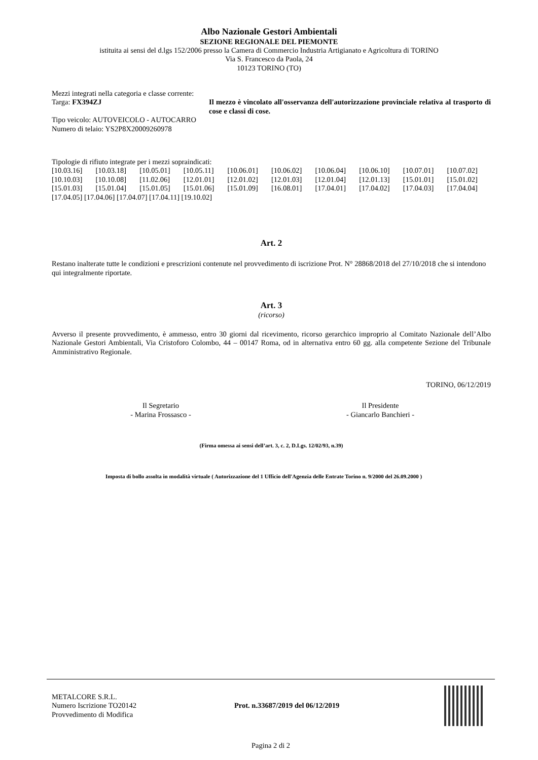Albo Nazionale Gestori Ambientali
SEZIONE REGIONALE DEL PIEMONTE
istituita ai sensi del d.lgs 152/2006 presso la Camera di Commercio Industria Artigianato e Agricoltura di TORINO
Via S. Francesco da Paola, 24
10123 TORINO (TO)
Mezzi integrati nella categoria e classe corrente:
Targa: FX394ZJ Il mezzo è vincolato all'osservanza dell'autorizzazione provinciale relativa al trasporto di cose e classi di cose.
Tipo veicolo: AUTOVEICOLO - AUTOCARRO
Numero di telaio: YS2P8X20009260978
Tipologie di rifiuto integrate per i mezzi sopraindicati:
[10.03.16] [10.03.18] [10.05.01] [10.05.11] [10.06.01] [10.06.02] [10.06.04] [10.06.10] [10.07.01] [10.07.02] [10.10.03] [10.10.08] [11.02.06] [12.01.01] [12.01.02] [12.01.03] [12.01.04] [12.01.13] [15.01.01] [15.01.02] [15.01.03] [15.01.04] [15.01.05] [15.01.06] [15.01.09] [16.08.01] [17.04.01] [17.04.02] [17.04.03] [17.04.04]
[17.04.05] [17.04.06] [17.04.07] [17.04.11] [19.10.02]
Art. 2
Restano inalterate tutte le condizioni e prescrizioni contenute nel provvedimento di iscrizione Prot. N° 28868/2018 del 27/10/2018 che si intendono qui integralmente riportate.
Art. 3
(ricorso)
Avverso il presente provvedimento, è ammesso, entro 30 giorni dal ricevimento, ricorso gerarchico improprio al Comitato Nazionale dell’Albo Nazionale Gestori Ambientali, Via Cristoforo Colombo, 44 – 00147 Roma, od in alternativa entro 60 gg. alla competente Sezione del Tribunale Amministrativo Regionale.
TORINO, 06/12/2019
Il Segretario
- Marina Frossasco -
Il Presidente
- Giancarlo Banchieri -
(Firma omessa ai sensi dell’art. 3, c. 2, D.Lgs. 12/02/93, n.39)
Imposta di bollo assolta in modalità virtuale ( Autorizzazione del 1 Ufficio dell'Agenzia delle Entrate Torino n. 9/2000 del 26.09.2000 )
METALCORE S.R.L.
Numero Iscrizione TO20142
Provvedimento di Modifica
Prot. n.33687/2019 del 06/12/2019
Pagina 2 di 2